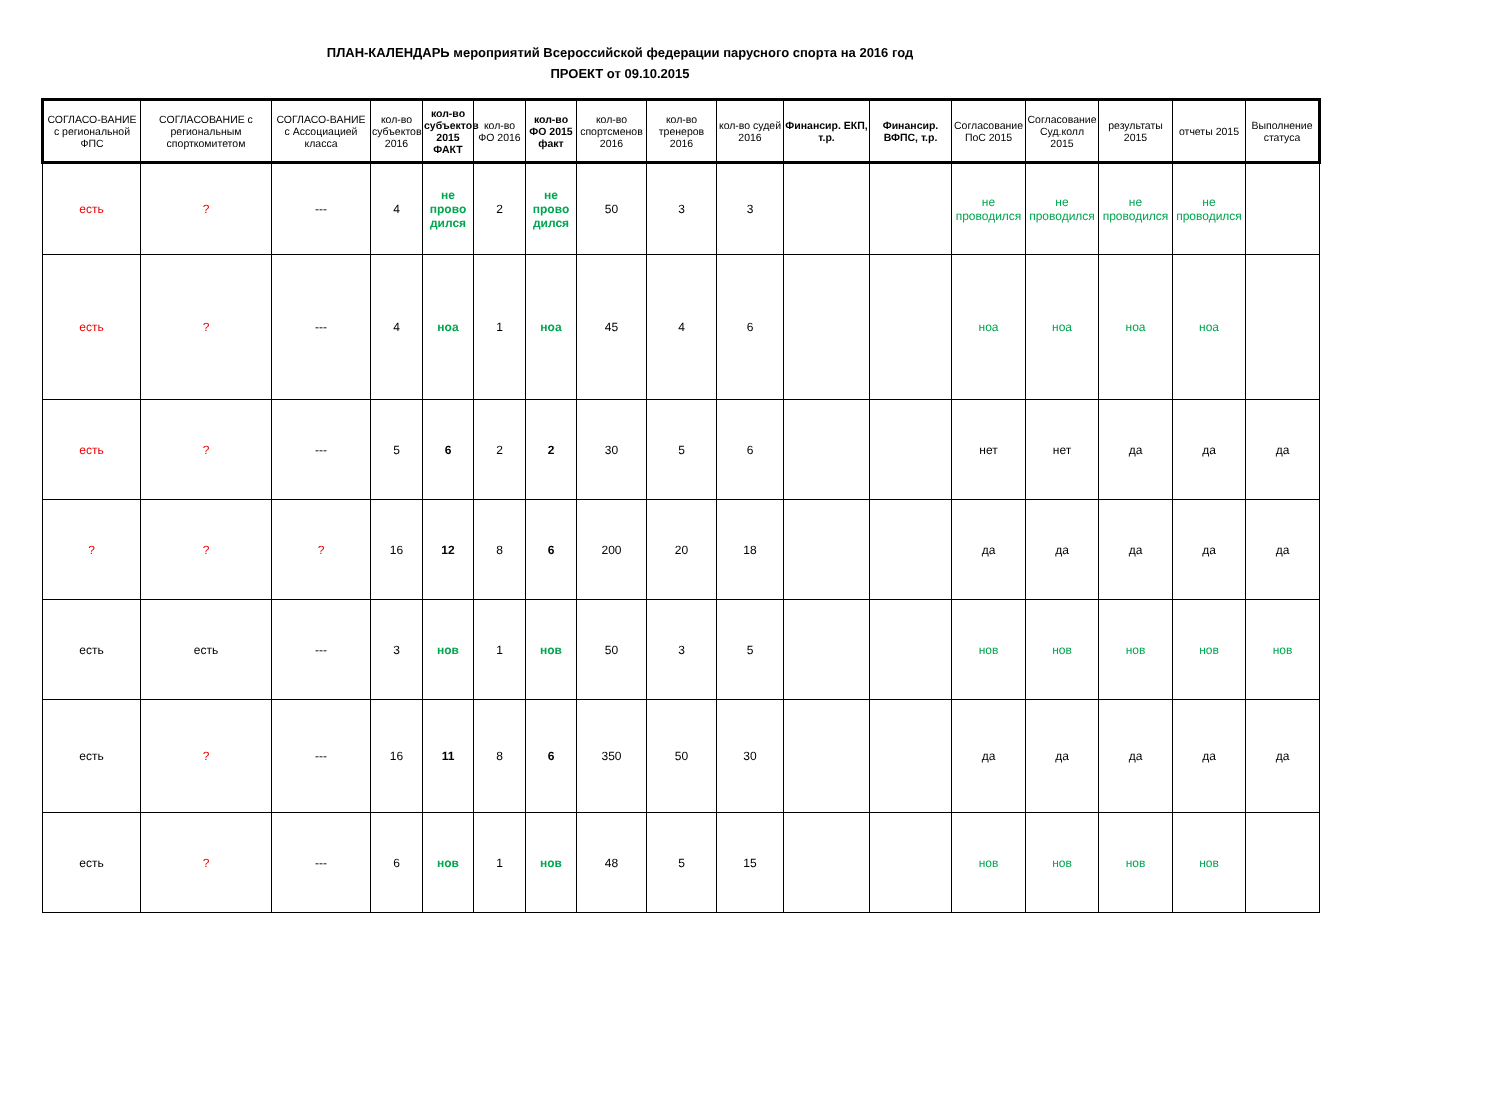ПЛАН-КАЛЕНДАРЬ мероприятий Всероссийской федерации парусного спорта на 2016 год
ПРОЕКТ от 09.10.2015
| СОГЛАСО-ВАНИЕ с региональной ФПС | СОГЛАСОВАНИЕ с региональным спорткомитетом | СОГЛАСО-ВАНИЕ с Ассоциацией класса | кол-во субъектов 2016 | кол-во субъектов 2015 ФАКТ | кол-во ФО 2016 | кол-во ФО 2015 факт | кол-во спортсменов 2016 | кол-во тренеров 2016 | кол-во судей 2016 | Финансир. ЕКП, т.р. | Финансир. ВФПС, т.р. | Согласование ПоС 2015 | Согласование Суд.колл 2015 | результаты 2015 | отчеты 2015 | Выполнение статуса |
| --- | --- | --- | --- | --- | --- | --- | --- | --- | --- | --- | --- | --- | --- | --- | --- | --- |
| есть | ? | --- | 4 | не прово дился | 2 | не прово дился | 50 | 3 | 3 | | | не проводился | не проводился | не проводился | не проводился | |
| есть | ? | --- | 4 | ноа | 1 | ноа | 45 | 4 | 6 | | | ноа | ноа | ноа | ноа | |
| есть | ? | --- | 5 | 6 | 2 | 2 | 30 | 5 | 6 | | | нет | нет | да | да | да |
| ? | ? | ? | 16 | 12 | 8 | 6 | 200 | 20 | 18 | | | да | да | да | да | да |
| есть | есть | --- | 3 | нов | 1 | нов | 50 | 3 | 5 | | | нов | нов | нов | нов | нов |
| есть | ? | --- | 16 | 11 | 8 | 6 | 350 | 50 | 30 | | | да | да | да | да | да |
| есть | ? | --- | 6 | нов | 1 | нов | 48 | 5 | 15 | | | нов | нов | нов | нов | |